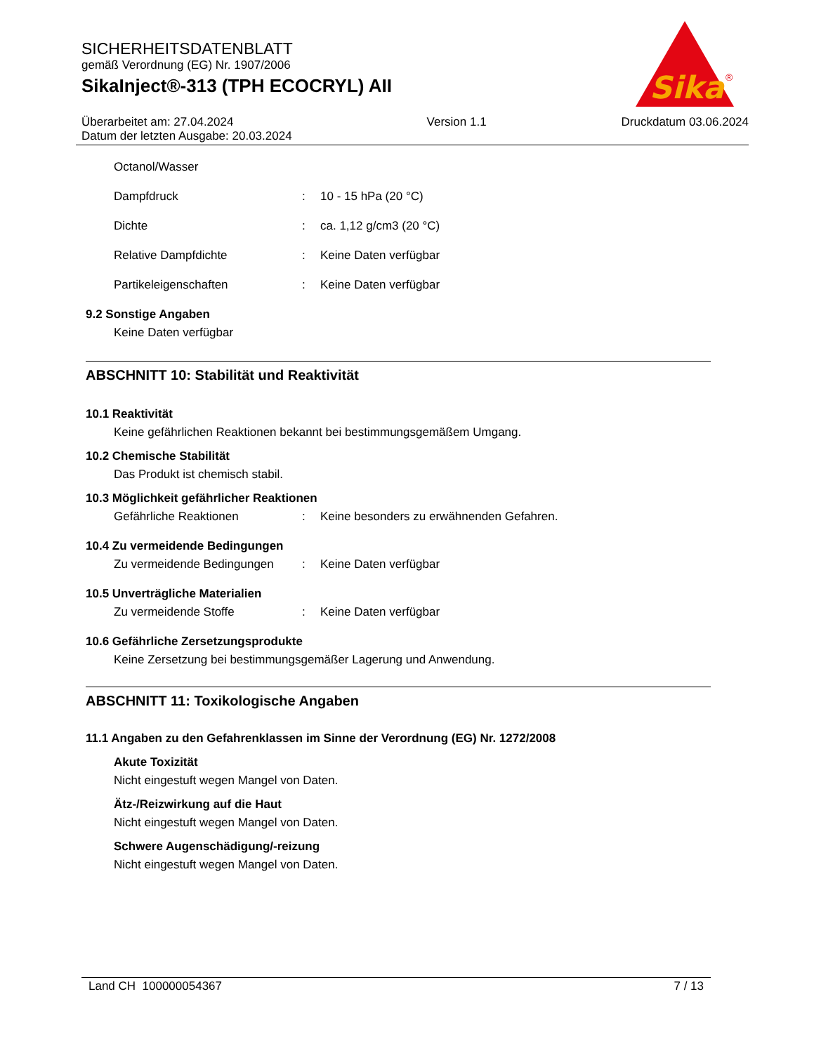SICHERHEITSDATENBLATT
gemäß Verordnung (EG) Nr. 1907/2006
SikaInject®-313 (TPH ECOCRYL) AII
Überarbeitet am: 27.04.2024
Datum der letzten Ausgabe: 20.03.2024
Version 1.1 Druckdatum 03.06.2024
Sika
®
Octanol/Wasser
Dampfdruck : 10 - 15 hPa (20 °C)
Dichte : ca. 1,12 g/cm3 (20 °C)
Relative Dampfdichte : Keine Daten verfügbar
Partikeleigenschaften : Keine Daten verfügbar
9.2 Sonstige Angaben
Keine Daten verfügbar
ABSCHNITT 10: Stabilität und Reaktivität
10.1 Reaktivität
Keine gefährlichen Reaktionen bekannt bei bestimmungsgemäßem Umgang.
10.2 Chemische Stabilität
Das Produkt ist chemisch stabil.
10.3 Möglichkeit gefährlicher Reaktionen
Gefährliche Reaktionen : Keine besonders zu erwähnenden Gefahren.
10.4 Zu vermeidende Bedingungen
Zu vermeidende Bedingungen : Keine Daten verfügbar
10.5 Unverträgliche Materialien
Zu vermeidende Stoffe : Keine Daten verfügbar
10.6 Gefährliche Zersetzungsprodukte
Keine Zersetzung bei bestimmungsgemäßer Lagerung und Anwendung.
ABSCHNITT 11: Toxikologische Angaben
11.1 Angaben zu den Gefahrenklassen im Sinne der Verordnung (EG) Nr. 1272/2008
Akute Toxizität
Nicht eingestuft wegen Mangel von Daten.
Ätz-/Reizwirkung auf die Haut
Nicht eingestuft wegen Mangel von Daten.
Schwere Augenschädigung/-reizung
Nicht eingestuft wegen Mangel von Daten.
Land CH 100000054367 7 / 13